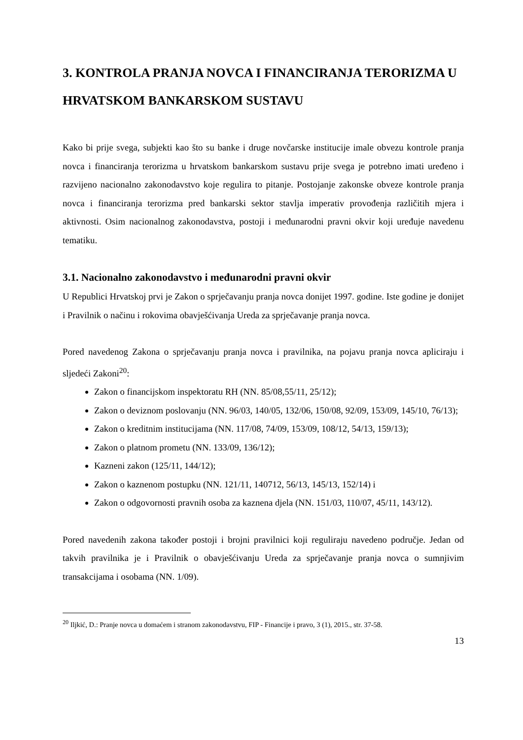3. KONTROLA PRANJA NOVCA I FINANCIRANJA TERORIZMA U HRVATSKOM BANKARSKOM SUSTAVU
Kako bi prije svega, subjekti kao što su banke i druge novčarske institucije imale obvezu kontrole pranja novca i financiranja terorizma u hrvatskom bankarskom sustavu prije svega je potrebno imati uređeno i razvijeno nacionalno zakonodavstvo koje regulira to pitanje. Postojanje zakonske obveze kontrole pranja novca i financiranja terorizma pred bankarski sektor stavlja imperativ provođenja različitih mjera i aktivnosti. Osim nacionalnog zakonodavstva, postoji i međunarodni pravni okvir koji uređuje navedenu tematiku.
3.1. Nacionalno zakonodavstvo i međunarodni pravni okvir
U Republici Hrvatskoj prvi je Zakon o sprječavanju pranja novca donijet 1997. godine. Iste godine je donijet i Pravilnik o načinu i rokovima obavješćivanja Ureda za sprječavanje pranja novca.
Pored navedenog Zakona o sprječavanju pranja novca i pravilnika, na pojavu pranja novca apliciraju i sljedeći Zakoni<sup>20</sup>:
Zakon o financijskom inspektoratu RH (NN. 85/08,55/11, 25/12);
Zakon o deviznom poslovanju (NN. 96/03, 140/05, 132/06, 150/08, 92/09, 153/09, 145/10, 76/13);
Zakon o kreditnim institucijama (NN. 117/08, 74/09, 153/09, 108/12, 54/13, 159/13);
Zakon o platnom prometu (NN. 133/09, 136/12);
Kazneni zakon (125/11, 144/12);
Zakon o kaznenom postupku (NN. 121/11, 140712, 56/13, 145/13, 152/14) i
Zakon o odgovornosti pravnih osoba za kaznena djela (NN. 151/03, 110/07, 45/11, 143/12).
Pored navedenih zakona također postoji i brojni pravilnici koji reguliraju navedeno područje. Jedan od takvih pravilnika je i Pravilnik o obavješćivanju Ureda za sprječavanje pranja novca o sumnjivim transakcijama i osobama (NN. 1/09).
<sup>20</sup> Iljkić, D.: Pranje novca u domaćem i stranom zakonodavstvu, FIP - Financije i pravo, 3 (1), 2015., str. 37-58.
13